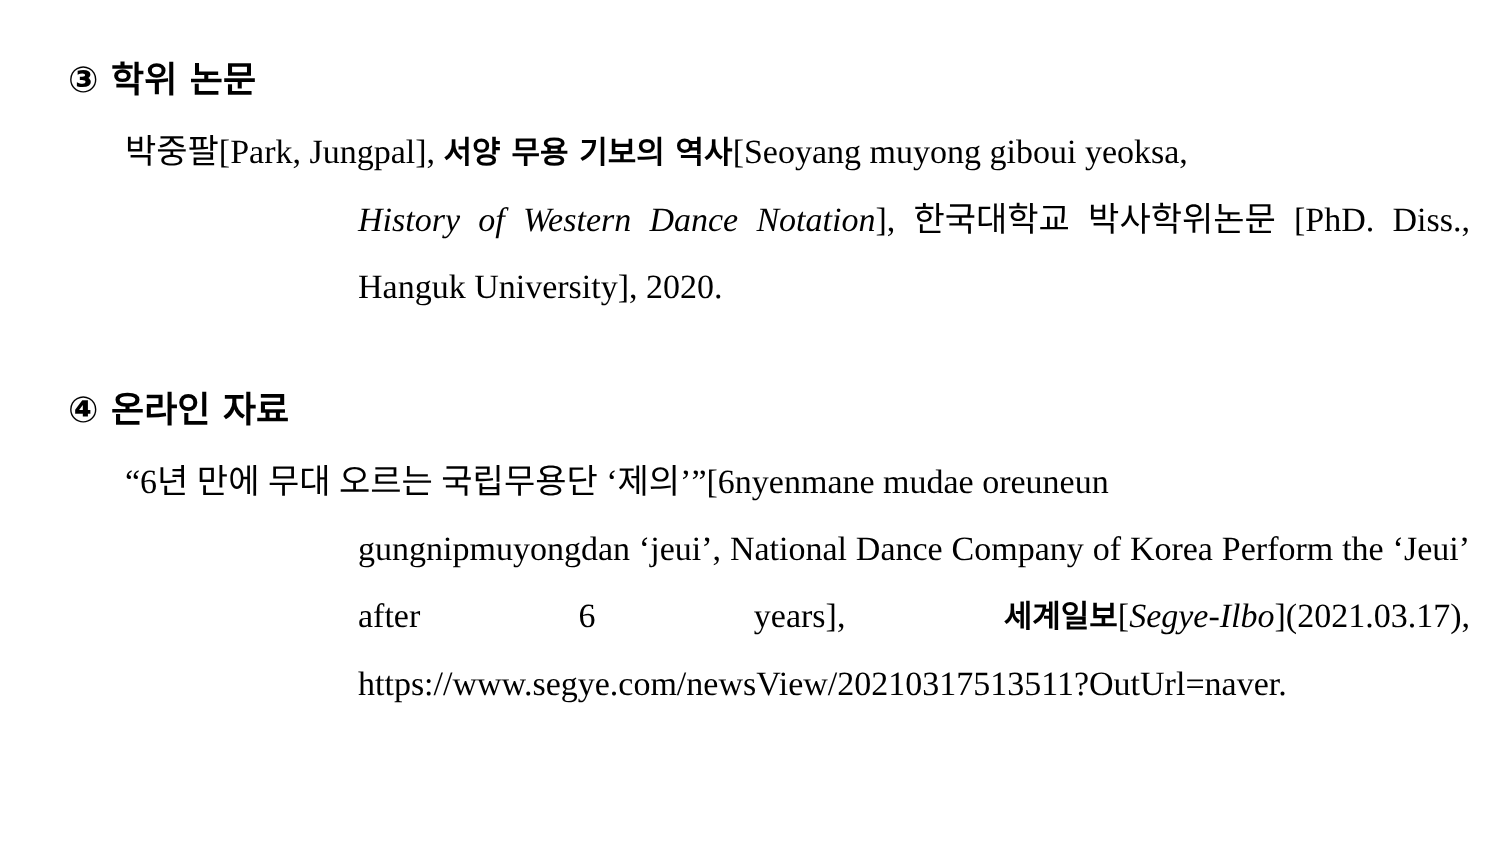③ 학위 논문
박중팔[Park, Jungpal], 서양 무용 기보의 역사[Seoyang muyong giboui yeoksa,
History of Western Dance Notation], 한국대학교 박사학위논문 [PhD. Diss., Hanguk University], 2020.
④ 온라인 자료
“6년 만에 무대 오르는 국립무용단 ‘제의’”[6nyenmane mudae oreuneun
gungnipmuyongdan ‘jeui’, National Dance Company of Korea Perform the ‘Jeui’ after 6 years], 세계일보[Segye-Ilbo](2021.03.17), https://www.segye.com/newsView/20210317513511?OutUrl=naver.